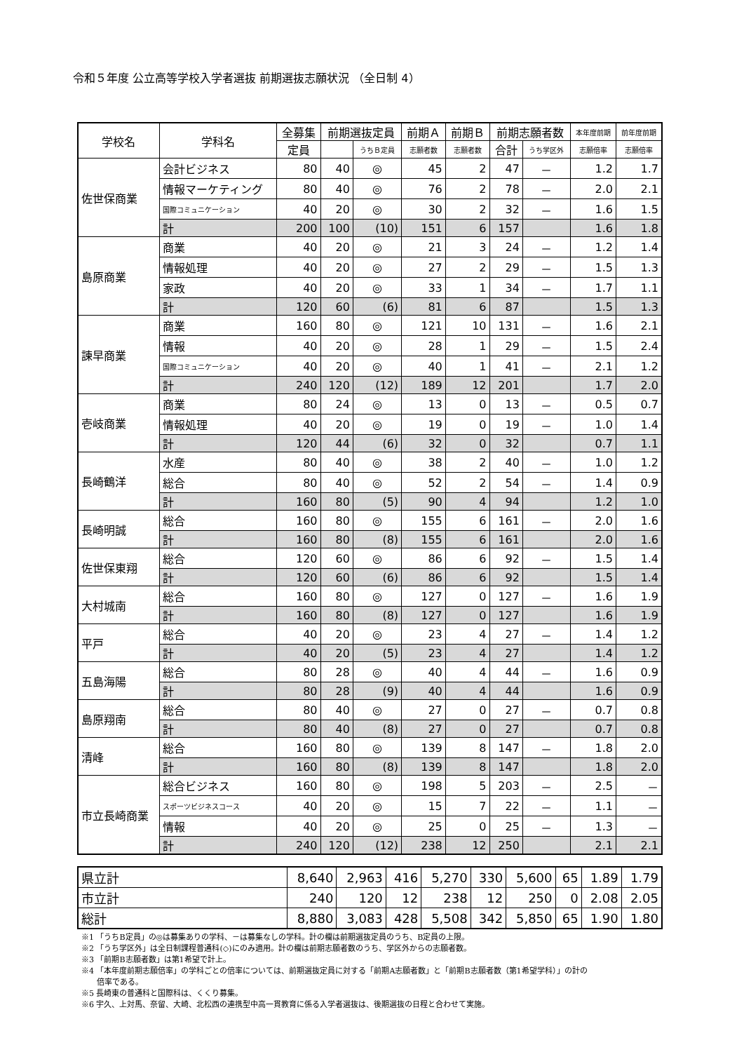令和５年度 公立高等学校入学者選抜 前期選抜志願状況 （全日制 4）
| 学校名 | 学科名 | 全募集 | 前期選抜定員 | | 前期Ａ | 前期Ｂ | 前期志願者数 | | 本年度前期 | 前年度前期 |
| --- | --- | --- | --- | --- | --- | --- | --- | --- | --- | --- |
| | | 定員 | | うちＢ定員 | 志願者数 | 志願者数 | 合計 | うち学区外 | 志願倍率 | 志願倍率 |
| 佐世保商業 | 会計ビジネス | 80 | 40 | ◎ | 45 | 2 | 47 | － | 1.2 | 1.7 |
| | 情報マーケティング | 80 | 40 | ◎ | 76 | 2 | 78 | － | 2.0 | 2.1 |
| | 国際コミュニケーション | 40 | 20 | ◎ | 30 | 2 | 32 | － | 1.6 | 1.5 |
| | 計 | 200 | 100 | (10) | 151 | 6 | 157 | | 1.6 | 1.8 |
| 島原商業 | 商業 | 40 | 20 | ◎ | 21 | 3 | 24 | － | 1.2 | 1.4 |
| | 情報処理 | 40 | 20 | ◎ | 27 | 2 | 29 | － | 1.5 | 1.3 |
| | 家政 | 40 | 20 | ◎ | 33 | 1 | 34 | － | 1.7 | 1.1 |
| | 計 | 120 | 60 | (6) | 81 | 6 | 87 | | 1.5 | 1.3 |
| 諫早商業 | 商業 | 160 | 80 | ◎ | 121 | 10 | 131 | － | 1.6 | 2.1 |
| | 情報 | 40 | 20 | ◎ | 28 | 1 | 29 | － | 1.5 | 2.4 |
| | 国際コミュニケーション | 40 | 20 | ◎ | 40 | 1 | 41 | － | 2.1 | 1.2 |
| | 計 | 240 | 120 | (12) | 189 | 12 | 201 | | 1.7 | 2.0 |
| 壱岐商業 | 商業 | 80 | 24 | ◎ | 13 | 0 | 13 | － | 0.5 | 0.7 |
| | 情報処理 | 40 | 20 | ◎ | 19 | 0 | 19 | － | 1.0 | 1.4 |
| | 計 | 120 | 44 | (6) | 32 | 0 | 32 | | 0.7 | 1.1 |
| 長崎鶴洋 | 水産 | 80 | 40 | ◎ | 38 | 2 | 40 | － | 1.0 | 1.2 |
| | 総合 | 80 | 40 | ◎ | 52 | 2 | 54 | － | 1.4 | 0.9 |
| | 計 | 160 | 80 | (5) | 90 | 4 | 94 | | 1.2 | 1.0 |
| 長崎明誠 | 総合 | 160 | 80 | ◎ | 155 | 6 | 161 | － | 2.0 | 1.6 |
| | 計 | 160 | 80 | (8) | 155 | 6 | 161 | | 2.0 | 1.6 |
| 佐世保東翔 | 総合 | 120 | 60 | ◎ | 86 | 6 | 92 | － | 1.5 | 1.4 |
| | 計 | 120 | 60 | (6) | 86 | 6 | 92 | | 1.5 | 1.4 |
| 大村城南 | 総合 | 160 | 80 | ◎ | 127 | 0 | 127 | － | 1.6 | 1.9 |
| | 計 | 160 | 80 | (8) | 127 | 0 | 127 | | 1.6 | 1.9 |
| 平戸 | 総合 | 40 | 20 | ◎ | 23 | 4 | 27 | － | 1.4 | 1.2 |
| | 計 | 40 | 20 | (5) | 23 | 4 | 27 | | 1.4 | 1.2 |
| 五島海陽 | 総合 | 80 | 28 | ◎ | 40 | 4 | 44 | － | 1.6 | 0.9 |
| | 計 | 80 | 28 | (9) | 40 | 4 | 44 | | 1.6 | 0.9 |
| 島原翔南 | 総合 | 80 | 40 | ◎ | 27 | 0 | 27 | － | 0.7 | 0.8 |
| | 計 | 80 | 40 | (8) | 27 | 0 | 27 | | 0.7 | 0.8 |
| 清峰 | 総合 | 160 | 80 | ◎ | 139 | 8 | 147 | － | 1.8 | 2.0 |
| | 計 | 160 | 80 | (8) | 139 | 8 | 147 | | 1.8 | 2.0 |
| 市立長崎商業 | 総合ビジネス | 160 | 80 | ◎ | 198 | 5 | 203 | － | 2.5 | － |
| | スポーツビジネスコース | 40 | 20 | ◎ | 15 | 7 | 22 | － | 1.1 | － |
| | 情報 | 40 | 20 | ◎ | 25 | 0 | 25 | － | 1.3 | － |
| | 計 | 240 | 120 | (12) | 238 | 12 | 250 | | 2.1 | 2.1 |
| 県立計 | 8,640 | 2,963 | 416 | 5,270 | 330 | 5,600 | 65 | 1.89 | 1.79 |
| 市立計 | 240 | 120 | 12 | 238 | 12 | 250 | 0 | 2.08 | 2.05 |
| 総計 | 8,880 | 3,083 | 428 | 5,508 | 342 | 5,850 | 65 | 1.90 | 1.80 |
※1 「うちB定員」の◎は募集ありの学科、－は募集なしの学科。計の欄は前期選抜定員のうち、B定員の上限。
※2 「うち学区外」は全日制課程普通科(◇)にのみ適用。計の欄は前期志願者数のうち、学区外からの志願者数。
※3 「前期B志願者数」は第1希望で計上。
※4 「本年度前期志願倍率」の学科ごとの倍率については、前期選抜定員に対する「前期A志願者数」と「前期B志願者数（第1希望学科）」の計の
　　倍率である。
※5 長崎東の普通科と国際科は、くくり募集。
※6 宇久、上対馬、奈留、大崎、北松西の連携型中高一貫教育に係る入学者選抜は、後期選抜の日程と合わせて実施。